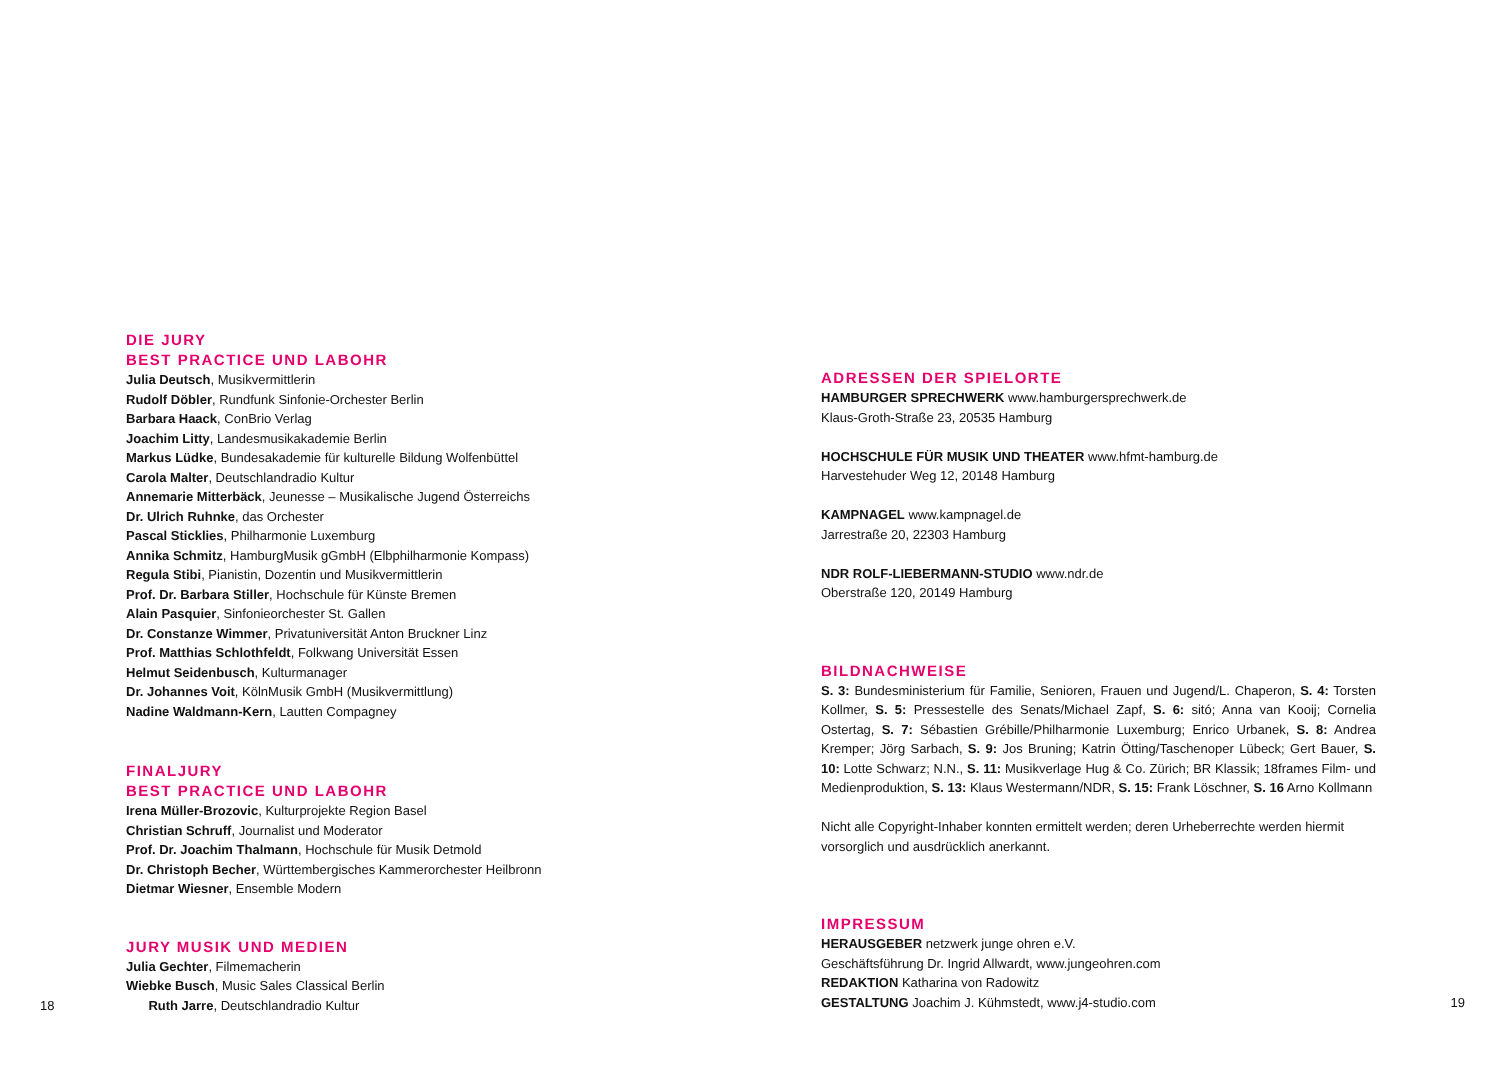DIE JURY
BEST PRACTICE UND LABOHR
Julia Deutsch, Musikvermittlerin
Rudolf Döbler, Rundfunk Sinfonie-Orchester Berlin
Barbara Haack, ConBrio Verlag
Joachim Litty, Landesmusikakademie Berlin
Markus Lüdke, Bundesakademie für kulturelle Bildung Wolfenbüttel
Carola Malter, Deutschlandradio Kultur
Annemarie Mitterbäck, Jeunesse – Musikalische Jugend Österreichs
Dr. Ulrich Ruhnke, das Orchester
Pascal Sticklies, Philharmonie Luxemburg
Annika Schmitz, HamburgMusik gGmbH (Elbphilharmonie Kompass)
Regula Stibi, Pianistin, Dozentin und Musikvermittlerin
Prof. Dr. Barbara Stiller, Hochschule für Künste Bremen
Alain Pasquier, Sinfonieorchester St. Gallen
Dr. Constanze Wimmer, Privatuniversität Anton Bruckner Linz
Prof. Matthias Schlothfeldt, Folkwang Universität Essen
Helmut Seidenbusch, Kulturmanager
Dr. Johannes Voit, KölnMusik GmbH (Musikvermittlung)
Nadine Waldmann-Kern, Lautten Compagney
FINALJURY
BEST PRACTICE UND LABOHR
Irena Müller-Brozovic, Kulturprojekte Region Basel
Christian Schruff, Journalist und Moderator
Prof. Dr. Joachim Thalmann, Hochschule für Musik Detmold
Dr. Christoph Becher, Württembergisches Kammerorchester Heilbronn
Dietmar Wiesner, Ensemble Modern
JURY MUSIK UND MEDIEN
Julia Gechter, Filmemacherin
Wiebke Busch, Music Sales Classical Berlin
18 Ruth Jarre, Deutschlandradio Kultur
ADRESSEN DER SPIELORTE
HAMBURGER SPRECHWERK www.hamburgersprechwerk.de
Klaus-Groth-Straße 23, 20535 Hamburg
HOCHSCHULE FÜR MUSIK UND THEATER www.hfmt-hamburg.de
Harvestehuder Weg 12, 20148 Hamburg
KAMPNAGEL www.kampnagel.de
Jarrestraße 20, 22303 Hamburg
NDR ROLF-LIEBERMANN-STUDIO www.ndr.de
Oberstraße 120, 20149 Hamburg
BILDNACHWEISE
S. 3: Bundesministerium für Familie, Senioren, Frauen und Jugend/L. Chaperon, S. 4: Torsten Kollmer, S. 5: Pressestelle des Senats/Michael Zapf, S. 6: sitó; Anna van Kooij; Cornelia Ostertag, S. 7: Sébastien Grébille/Philharmonie Luxemburg; Enrico Urbanek, S. 8: Andrea Kremper; Jörg Sarbach, S. 9: Jos Bruning; Katrin Ötting/Taschenoper Lübeck; Gert Bauer, S. 10: Lotte Schwarz; N.N., S. 11: Musikverlage Hug & Co. Zürich; BR Klassik; 18frames Film- und Medienproduktion, S. 13: Klaus Westermann/NDR, S. 15: Frank Löschner, S. 16 Arno Kollmann
Nicht alle Copyright-Inhaber konnten ermittelt werden; deren Urheberrechte werden hiermit vorsorglich und ausdrücklich anerkannt.
IMPRESSUM
HERAUSGEBER netzwerk junge ohren e.V.
Geschäftsführung Dr. Ingrid Allwardt, www.jungeohren.com
REDAKTION Katharina von Radowitz
GESTALTUNG Joachim J. Kühmstedt, www.j4-studio.com 19